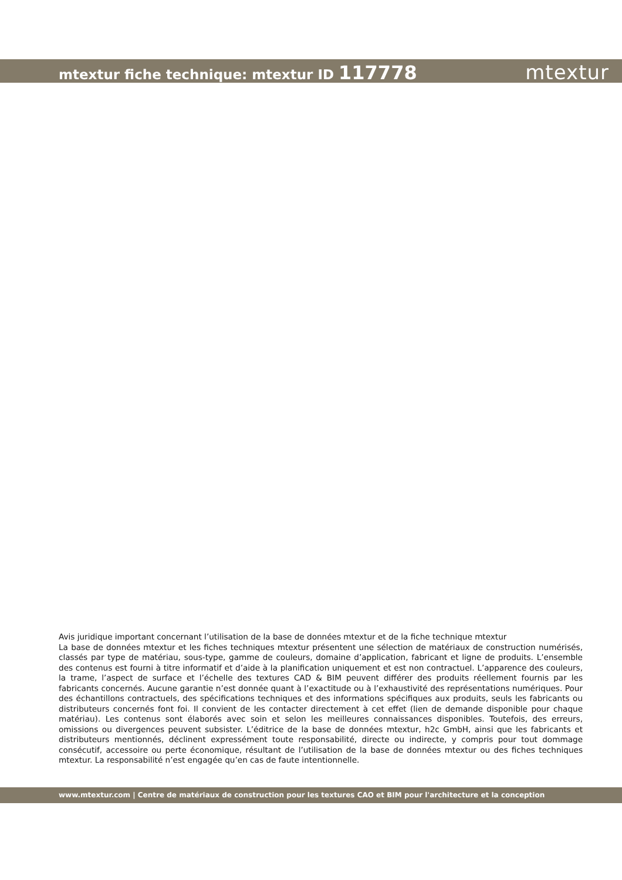mtextur fiche technique: mtextur ID 117778 mtextur
Avis juridique important concernant l’utilisation de la base de données mtextur et de la fiche technique mtextur
La base de données mtextur et les fiches techniques mtextur présentent une sélection de matériaux de construction numérisés, classés par type de matériau, sous-type, gamme de couleurs, domaine d’application, fabricant et ligne de produits. L’ensemble des contenus est fourni à titre informatif et d’aide à la planification uniquement et est non contractuel. L’apparence des couleurs, la trame, l’aspect de surface et l’échelle des textures CAD & BIM peuvent différer des produits réellement fournis par les fabricants concernés. Aucune garantie n’est donnée quant à l’exactitude ou à l’exhaustivité des représentations numériques. Pour des échantillons contractuels, des spécifications techniques et des informations spécifiques aux produits, seuls les fabricants ou distributeurs concernés font foi. Il convient de les contacter directement à cet effet (lien de demande disponible pour chaque matériau). Les contenus sont élaborés avec soin et selon les meilleures connaissances disponibles. Toutefois, des erreurs, omissions ou divergences peuvent subsister. L’éditrice de la base de données mtextur, h2c GmbH, ainsi que les fabricants et distributeurs mentionnés, déclinent expressément toute responsabilité, directe ou indirecte, y compris pour tout dommage consécutif, accessoire ou perte économique, résultant de l’utilisation de la base de données mtextur ou des fiches techniques mtextur. La responsabilité n’est engagée qu’en cas de faute intentionnelle.
www.mtextur.com | Centre de matériaux de construction pour les textures CAO et BIM pour l'architecture et la conception